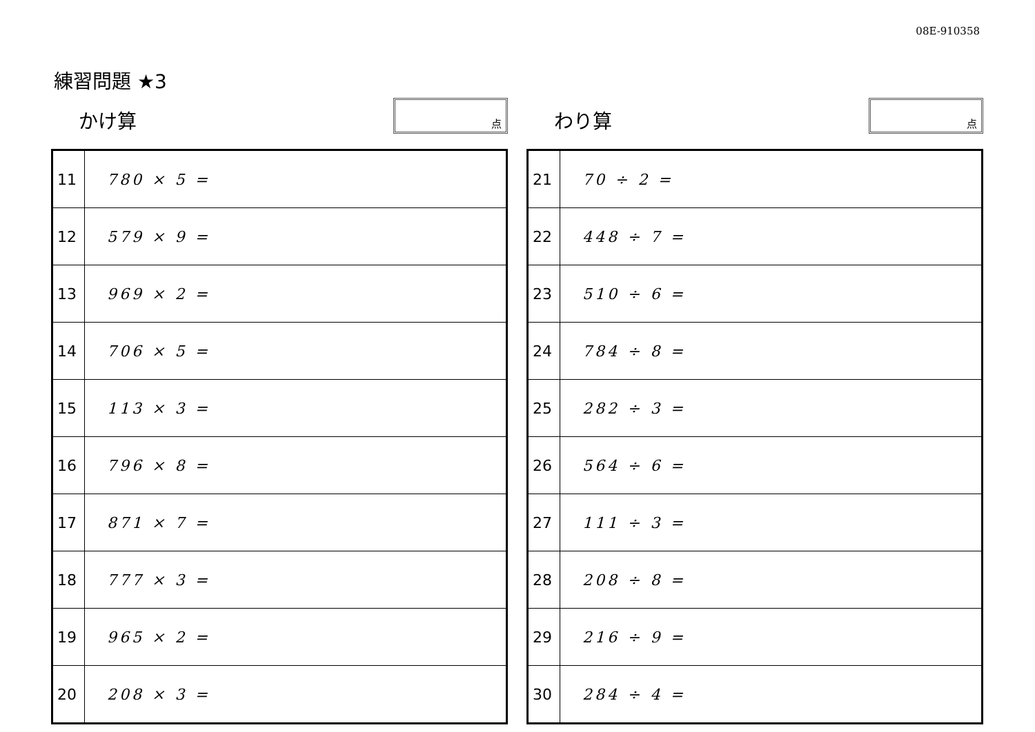08E-910358
練習問題 ★3
かけ算
点
| 11 | 780 × 5 = |
| 12 | 579 × 9 = |
| 13 | 969 × 2 = |
| 14 | 706 × 5 = |
| 15 | 113 × 3 = |
| 16 | 796 × 8 = |
| 17 | 871 × 7 = |
| 18 | 777 × 3 = |
| 19 | 965 × 2 = |
| 20 | 208 × 3 = |
わり算
点
| 21 | 70 ÷ 2 = |
| 22 | 448 ÷ 7 = |
| 23 | 510 ÷ 6 = |
| 24 | 784 ÷ 8 = |
| 25 | 282 ÷ 3 = |
| 26 | 564 ÷ 6 = |
| 27 | 111 ÷ 3 = |
| 28 | 208 ÷ 8 = |
| 29 | 216 ÷ 9 = |
| 30 | 284 ÷ 4 = |